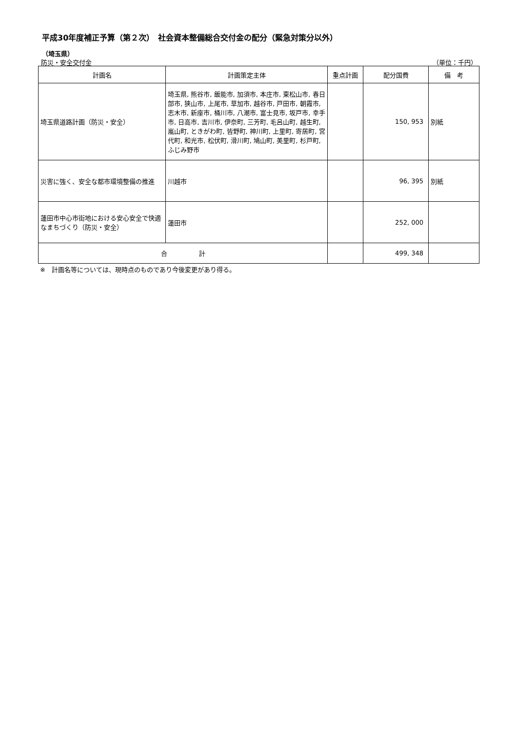平成30年度補正予算（第２次）　社会資本整備総合交付金の配分（緊急対策分以外）
（埼玉県）
防災・安全交付金 （単位：千円）
| 計画名 | 計画策定主体 | 重点計画 | 配分国費 | 備 考 |
| --- | --- | --- | --- | --- |
| 埼玉県道路計画（防災・安全） | 埼玉県, 熊谷市, 飯能市, 加須市, 本庄市, 東松山市, 春日部市, 狭山市, 上尾市, 草加市, 越谷市, 戸田市, 朝霞市, 志木市, 新座市, 桶川市, 八潮市, 富士見市, 坂戸市, 幸手市, 日高市, 吉川市, 伊奈町, 三芳町, 毛呂山町, 越生町, 嵐山町, ときがわ町, 皆野町, 神川町, 上里町, 寄居町, 宮代町, 和光市, 松伏町, 滑川町, 鳩山町, 美里町, 杉戸町, ふじみ野市 | | 150, 953 | 別紙 |
| 災害に強く、安全な都市環境整備の推進 | 川越市 | | 96, 395 | 別紙 |
| 蓮田市中心市街地における安心安全で快適なまちづくり（防災・安全） | 蓮田市 | | 252, 000 | |
| 合 計 | | | 499, 348 | |
※　計画名等については、現時点のものであり今後変更があり得る。